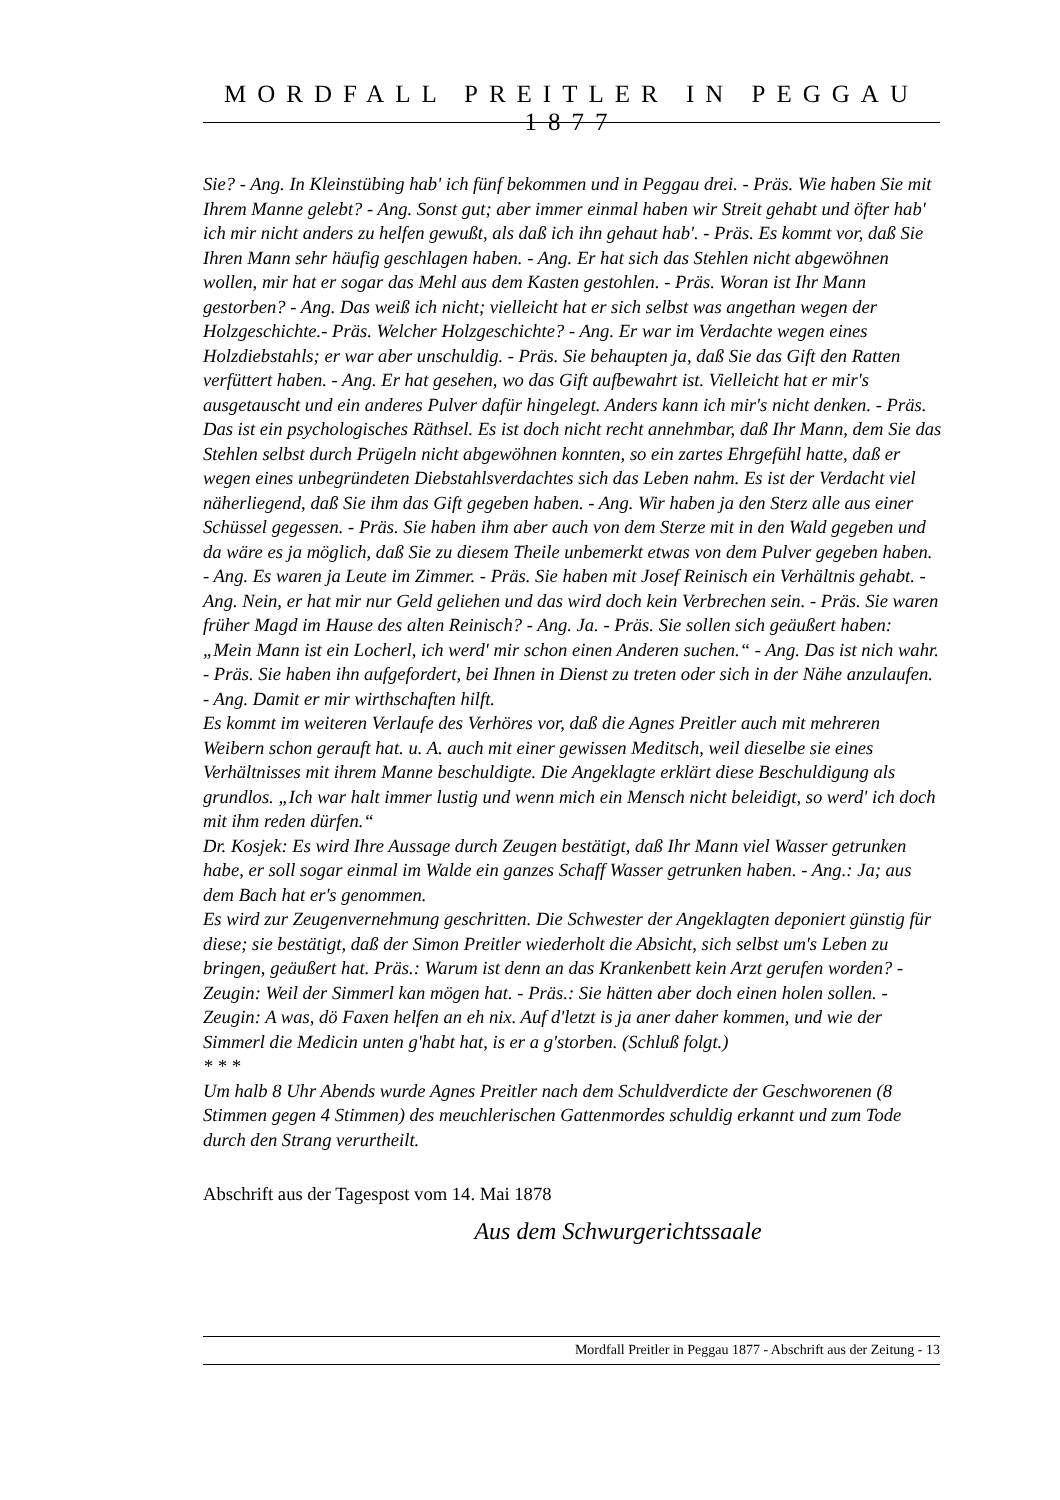MORDFALL PREITLER IN PEGGAU 1877
Sie? - Ang. In Kleinstübing hab' ich fünf bekommen und in Peggau drei. - Präs. Wie haben Sie mit Ihrem Manne gelebt? - Ang. Sonst gut; aber immer einmal haben wir Streit gehabt und öfter hab' ich mir nicht anders zu helfen gewußt, als daß ich ihn gehaut hab'. - Präs. Es kommt vor, daß Sie Ihren Mann sehr häufig geschlagen haben. - Ang. Er hat sich das Stehlen nicht abgewöhnen wollen, mir hat er sogar das Mehl aus dem Kasten gestohlen. - Präs. Woran ist Ihr Mann gestorben? - Ang. Das weiß ich nicht; vielleicht hat er sich selbst was angethan wegen der Holzgeschichte.- Präs. Welcher Holzgeschichte? - Ang. Er war im Verdachte wegen eines Holzdiebstahls; er war aber unschuldig. - Präs. Sie behaupten ja, daß Sie das Gift den Ratten verfüttert haben. - Ang. Er hat gesehen, wo das Gift aufbewahrt ist. Vielleicht hat er mir's ausgetauscht und ein anderes Pulver dafür hingelegt. Anders kann ich mir's nicht denken. - Präs. Das ist ein psychologisches Räthsel. Es ist doch nicht recht annehmbar, daß Ihr Mann, dem Sie das Stehlen selbst durch Prügeln nicht abgewöhnen konnten, so ein zartes Ehrgefühl hatte, daß er wegen eines unbegründeten Diebstahlsverdachtes sich das Leben nahm. Es ist der Verdacht viel näherliegend, daß Sie ihm das Gift gegeben haben. - Ang. Wir haben ja den Sterz alle aus einer Schüssel gegessen. - Präs. Sie haben ihm aber auch von dem Sterze mit in den Wald gegeben und da wäre es ja möglich, daß Sie zu diesem Theile unbemerkt etwas von dem Pulver gegeben haben. - Ang. Es waren ja Leute im Zimmer. - Präs. Sie haben mit Josef Reinisch ein Verhältnis gehabt. - Ang. Nein, er hat mir nur Geld geliehen und das wird doch kein Verbrechen sein. - Präs. Sie waren früher Magd im Hause des alten Reinisch? - Ang. Ja. - Präs. Sie sollen sich geäußert haben: „Mein Mann ist ein Locherl, ich werd' mir schon einen Anderen suchen.“ - Ang. Das ist nich wahr. - Präs. Sie haben ihn aufgefordert, bei Ihnen in Dienst zu treten oder sich in der Nähe anzulaufen. - Ang. Damit er mir wirthschaften hilft.
Es kommt im weiteren Verlaufe des Verhöres vor, daß die Agnes Preitler auch mit mehreren Weibern schon gerauft hat. u. A. auch mit einer gewissen Meditsch, weil dieselbe sie eines Verhältnisses mit ihrem Manne beschuldigte. Die Angeklagte erklärt diese Beschuldigung als grundlos. „Ich war halt immer lustig und wenn mich ein Mensch nicht beleidigt, so werd' ich doch mit ihm reden dürfen.“
Dr. Kosjek: Es wird Ihre Aussage durch Zeugen bestätigt, daß Ihr Mann viel Wasser getrunken habe, er soll sogar einmal im Walde ein ganzes Schaff Wasser getrunken haben. - Ang.: Ja; aus dem Bach hat er's genommen.
Es wird zur Zeugenvernehmung geschritten. Die Schwester der Angeklagten deponiert günstig für diese; sie bestätigt, daß der Simon Preitler wiederholt die Absicht, sich selbst um's Leben zu bringen, geäußert hat. Präs.: Warum ist denn an das Krankenbett kein Arzt gerufen worden? - Zeugin: Weil der Simmerl kan mögen hat. - Präs.: Sie hätten aber doch einen holen sollen. - Zeugin: A was, dö Faxen helfen an eh nix. Auf d'letzt is ja aner daher kommen, und wie der Simmerl die Medicin unten g'habt hat, is er a g'storben. (Schluß folgt.)
* * *
Um halb 8 Uhr Abends wurde Agnes Preitler nach dem Schuldverdicte der Geschworenen (8 Stimmen gegen 4 Stimmen) des meuchlerischen Gattenmordes schuldig erkannt und zum Tode durch den Strang verurtheilt.
Abschrift aus der Tagespost vom 14. Mai 1878
Aus dem Schwurgerichtssaale
Mordfall Preitler in Peggau 1877 - Abschrift aus der Zeitung - 13